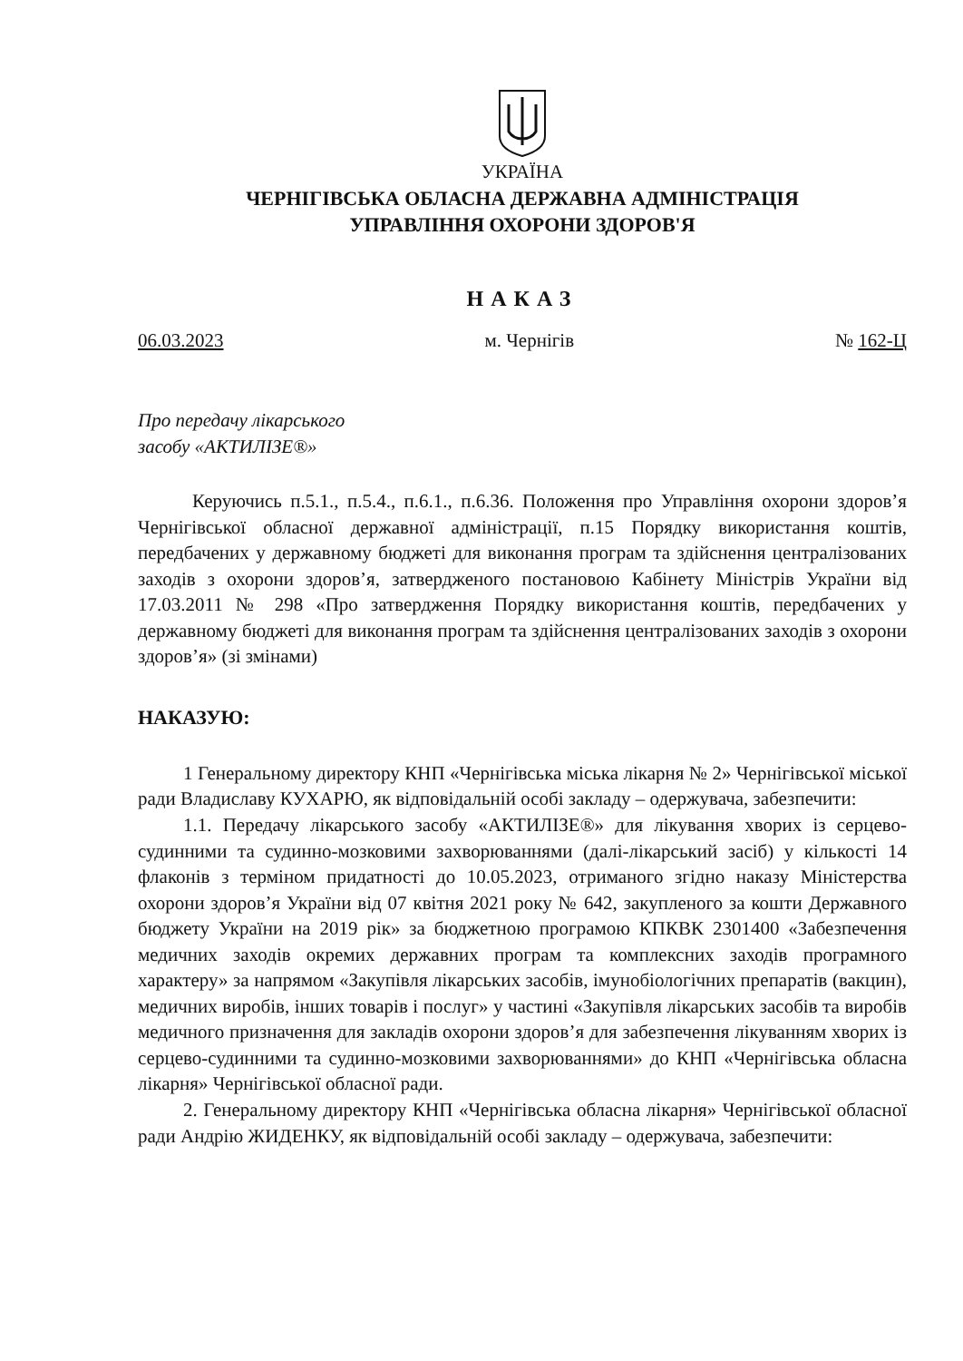УКРАЇНА
ЧЕРНІГІВСЬКА ОБЛАСНА ДЕРЖАВНА АДМІНІСТРАЦІЯ
УПРАВЛІННЯ ОХОРОНИ ЗДОРОВ'Я
НАКАЗ
06.03.2023 м. Чернігів № 162-Ц
Про передачу лікарського
засобу «АКТИЛІЗЕ®»
Керуючись п.5.1., п.5.4., п.6.1., п.6.36. Положення про Управління охорони здоров’я Чернігівської обласної державної адміністрації, п.15 Порядку використання коштів, передбачених у державному бюджеті для виконання програм та здійснення централізованих заходів з охорони здоров’я, затвердженого постановою Кабінету Міністрів України від 17.03.2011 № 298 «Про затвердження Порядку використання коштів, передбачених у державному бюджеті для виконання програм та здійснення централізованих заходів з охорони здоров’я» (зі змінами)
НАКАЗУЮ:
1 Генеральному директору КНП «Чернігівська міська лікарня № 2» Чернігівської міської ради Владиславу КУХАРЮ, як відповідальній особі закладу – одержувача, забезпечити:
1.1. Передачу лікарського засобу «АКТИЛІЗЕ®» для лікування хворих із серцево-судинними та судинно-мозковими захворюваннями (далі-лікарський засіб) у кількості 14 флаконів з терміном придатності до 10.05.2023, отриманого згідно наказу Міністерства охорони здоров’я України від 07 квітня 2021 року № 642, закупленого за кошти Державного бюджету України на 2019 рік» за бюджетною програмою КПКВК 2301400 «Забезпечення медичних заходів окремих державних програм та комплексних заходів програмного характеру» за напрямом «Закупівля лікарських засобів, імунобіологічних препаратів (вакцин), медичних виробів, інших товарів і послуг» у частині «Закупівля лікарських засобів та виробів медичного призначення для закладів охорони здоров’я для забезпечення лікуванням хворих із серцево-судинними та судинно-мозковими захворюваннями» до КНП «Чернігівська обласна лікарня» Чернігівської обласної ради.
2. Генеральному директору КНП «Чернігівська обласна лікарня» Чернігівської обласної ради Андрію ЖИДЕНКУ, як відповідальній особі закладу – одержувача, забезпечити: